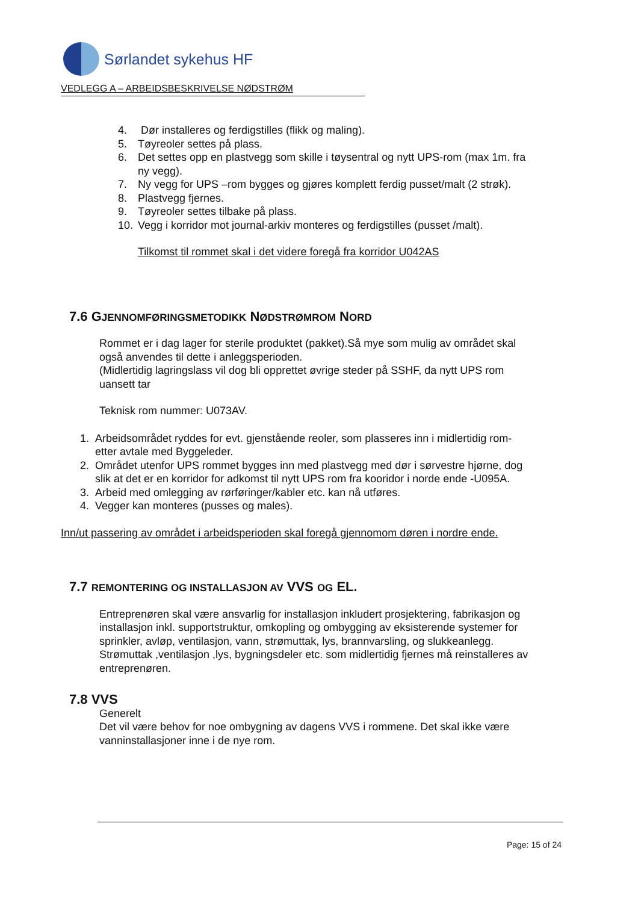Sørlandet sykehus HF
VEDLEGG A – ARBEIDSBESKRIVELSE NØDSTRØM
4. Dør installeres og ferdigstilles (flikk og maling).
5. Tøyreoler settes på plass.
6. Det settes opp en plastvegg som skille i tøysentral og nytt UPS-rom (max 1m. fra ny vegg).
7. Ny vegg for UPS –rom bygges og gjøres komplett ferdig pusset/malt (2 strøk).
8. Plastvegg fjernes.
9. Tøyreoler settes tilbake på plass.
10. Vegg i korridor mot journal-arkiv monteres og ferdigstilles (pusset /malt).
Tilkomst til rommet skal i det videre foregå fra korridor U042AS
7.6 GJENNOMFØRINGSMETODIKK NØDSTRØMROM NORD
Rommet er i dag lager for sterile produktet (pakket).Så mye som mulig av området skal også anvendes til dette i anleggsperioden.
(Midlertidig lagringslass vil dog bli opprettet øvrige steder på SSHF, da nytt UPS rom uansett tar
Teknisk rom nummer: U073AV.
1. Arbeidsområdet ryddes for evt. gjenstående reoler, som plasseres inn i midlertidig rom- etter avtale med Byggeleder.
2. Området utenfor UPS rommet bygges inn med plastvegg med dør i sørvestre hjørne, dog slik at det er en korridor for adkomst til nytt UPS rom fra kooridor i norde ende -U095A.
3. Arbeid med omlegging av rørføringer/kabler etc. kan nå utføres.
4. Vegger kan monteres (pusses og males).
Inn/ut passering av området i arbeidsperioden skal foregå gjennomom døren i nordre ende.
7.7 REMONTERING OG INSTALLASJON AV VVS OG EL.
Entreprenøren skal være ansvarlig for installasjon inkludert prosjektering, fabrikasjon og installasjon inkl. supportstruktur, omkopling og ombygging av eksisterende systemer for sprinkler, avløp, ventilasjon, vann, strømuttak, lys, brannvarsling, og slukkeanlegg.
Strømuttak ,ventilasjon ,lys, bygningsdeler etc. som midlertidig fjernes må reinstalleres av entreprenøren.
7.8 VVS
Generelt
Det vil være behov for noe ombygning av dagens VVS i rommene. Det skal ikke være vanninstallasjoner inne i de nye rom.
Page: 15 of 24